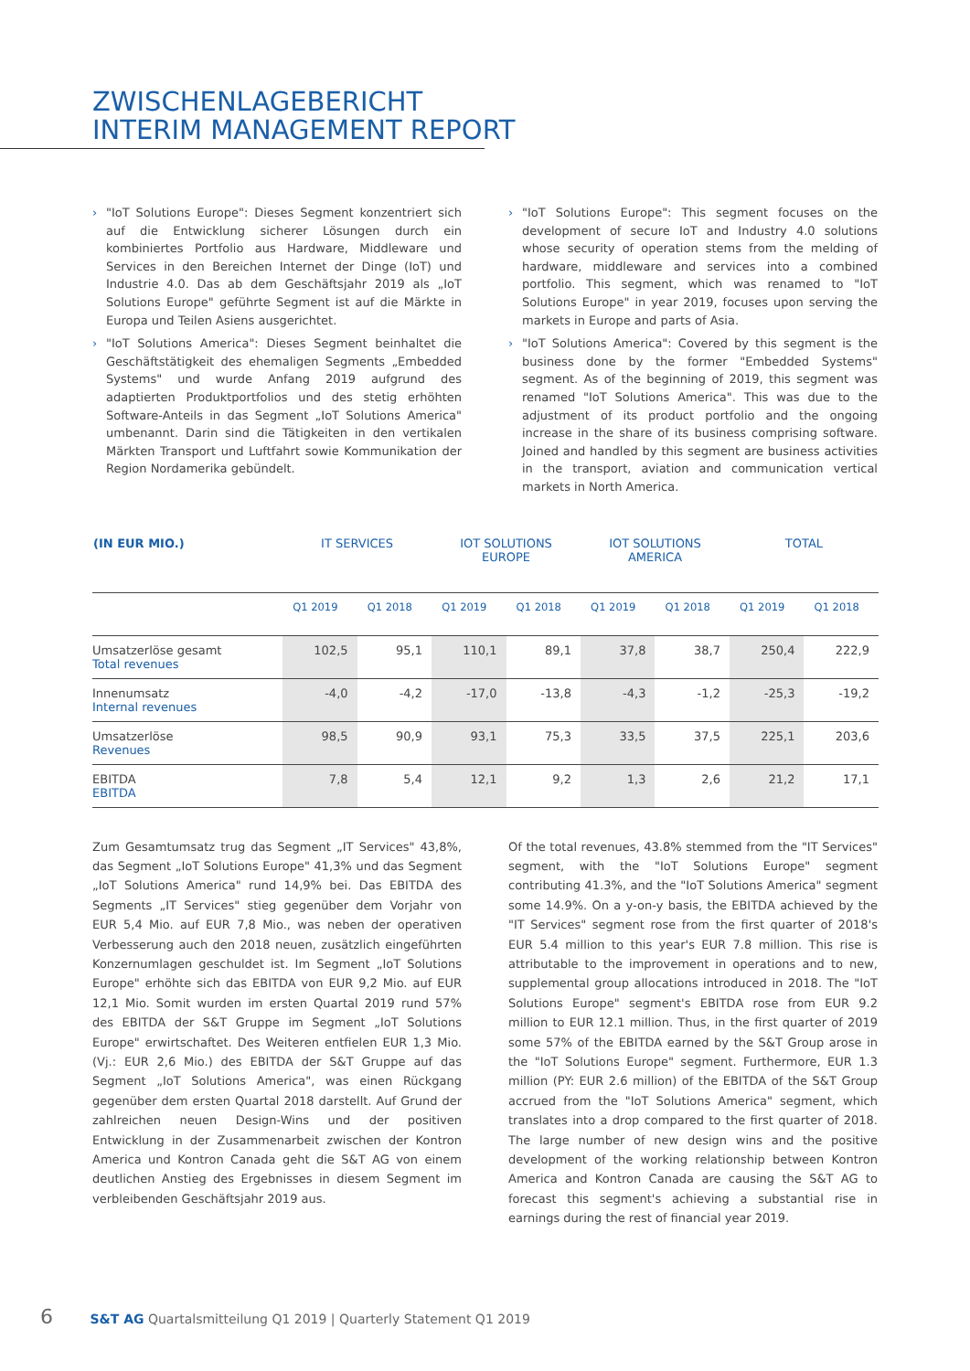ZWISCHENLAGEBERICHT
INTERIM MANAGEMENT REPORT
› "IoT Solutions Europe": Dieses Segment konzentriert sich auf die Entwicklung sicherer Lösungen durch ein kombiniertes Portfolio aus Hardware, Middleware und Services in den Bereichen Internet der Dinge (IoT) und Industrie 4.0. Das ab dem Geschäftsjahr 2019 als „IoT Solutions Europe" geführte Segment ist auf die Märkte in Europa und Teilen Asiens ausgerichtet.
› "IoT Solutions America": Dieses Segment beinhaltet die Geschäftstätigkeit des ehemaligen Segments „Embedded Systems" und wurde Anfang 2019 aufgrund des adaptierten Produktportfolios und des stetig erhöhten Software-Anteils in das Segment „IoT Solutions America" umbenannt. Darin sind die Tätigkeiten in den vertikalen Märkten Transport und Luftfahrt sowie Kommunikation der Region Nordamerika gebündelt.
› "IoT Solutions Europe": This segment focuses on the development of secure IoT and Industry 4.0 solutions whose security of operation stems from the melding of hardware, middleware and services into a combined portfolio. This segment, which was renamed to "IoT Solutions Europe" in year 2019, focuses upon serving the markets in Europe and parts of Asia.
› "IoT Solutions America": Covered by this segment is the business done by the former "Embedded Systems" segment. As of the beginning of 2019, this segment was renamed "IoT Solutions America". This was due to the adjustment of its product portfolio and the ongoing increase in the share of its business comprising software. Joined and handled by this segment are business activities in the transport, aviation and communication vertical markets in North America.
| (IN EUR MIO.) | IT SERVICES | | IOT SOLUTIONS EUROPE | | IOT SOLUTIONS AMERICA | | TOTAL | |
| --- | --- | --- | --- | --- | --- | --- | --- | --- |
| | Q1 2019 | Q1 2018 | Q1 2019 | Q1 2018 | Q1 2019 | Q1 2018 | Q1 2019 | Q1 2018 |
| Umsatzerlöse gesamt Total revenues | 102,5 | 95,1 | 110,1 | 89,1 | 37,8 | 38,7 | 250,4 | 222,9 |
| Innenumsatz Internal revenues | -4,0 | -4,2 | -17,0 | -13,8 | -4,3 | -1,2 | -25,3 | -19,2 |
| Umsatzerlöse Revenues | 98,5 | 90,9 | 93,1 | 75,3 | 33,5 | 37,5 | 225,1 | 203,6 |
| EBITDA EBITDA | 7,8 | 5,4 | 12,1 | 9,2 | 1,3 | 2,6 | 21,2 | 17,1 |
Zum Gesamtumsatz trug das Segment „IT Services" 43,8%, das Segment „IoT Solutions Europe" 41,3% und das Segment „IoT Solutions America" rund 14,9% bei. Das EBITDA des Segments „IT Services" stieg gegenüber dem Vorjahr von EUR 5,4 Mio. auf EUR 7,8 Mio., was neben der operativen Verbesserung auch den 2018 neuen, zusätzlich eingeführten Konzernumlagen geschuldet ist. Im Segment „IoT Solutions Europe" erhöhte sich das EBITDA von EUR 9,2 Mio. auf EUR 12,1 Mio. Somit wurden im ersten Quartal 2019 rund 57% des EBITDA der S&T Gruppe im Segment „IoT Solutions Europe" erwirtschaftet. Des Weiteren entfielen EUR 1,3 Mio. (Vj.: EUR 2,6 Mio.) des EBITDA der S&T Gruppe auf das Segment „IoT Solutions America", was einen Rückgang gegenüber dem ersten Quartal 2018 darstellt. Auf Grund der zahlreichen neuen Design-Wins und der positiven Entwicklung in der Zusammenarbeit zwischen der Kontron America und Kontron Canada geht die S&T AG von einem deutlichen Anstieg des Ergebnisses in diesem Segment im verbleibenden Geschäftsjahr 2019 aus.
Of the total revenues, 43.8% stemmed from the "IT Services" segment, with the "IoT Solutions Europe" segment contributing 41.3%, and the "IoT Solutions America" segment some 14.9%. On a y-on-y basis, the EBITDA achieved by the "IT Services" segment rose from the first quarter of 2018's EUR 5.4 million to this year's EUR 7.8 million. This rise is attributable to the improvement in operations and to new, supplemental group allocations introduced in 2018. The "IoT Solutions Europe" segment's EBITDA rose from EUR 9.2 million to EUR 12.1 million. Thus, in the first quarter of 2019 some 57% of the EBITDA earned by the S&T Group arose in the "IoT Solutions Europe" segment. Furthermore, EUR 1.3 million (PY: EUR 2.6 million) of the EBITDA of the S&T Group accrued from the "IoT Solutions America" segment, which translates into a drop compared to the first quarter of 2018. The large number of new design wins and the positive development of the working relationship between Kontron America and Kontron Canada are causing the S&T AG to forecast this segment's achieving a substantial rise in earnings during the rest of financial year 2019.
6 S&T AG Quartalsmitteilung Q1 2019 | Quarterly Statement Q1 2019